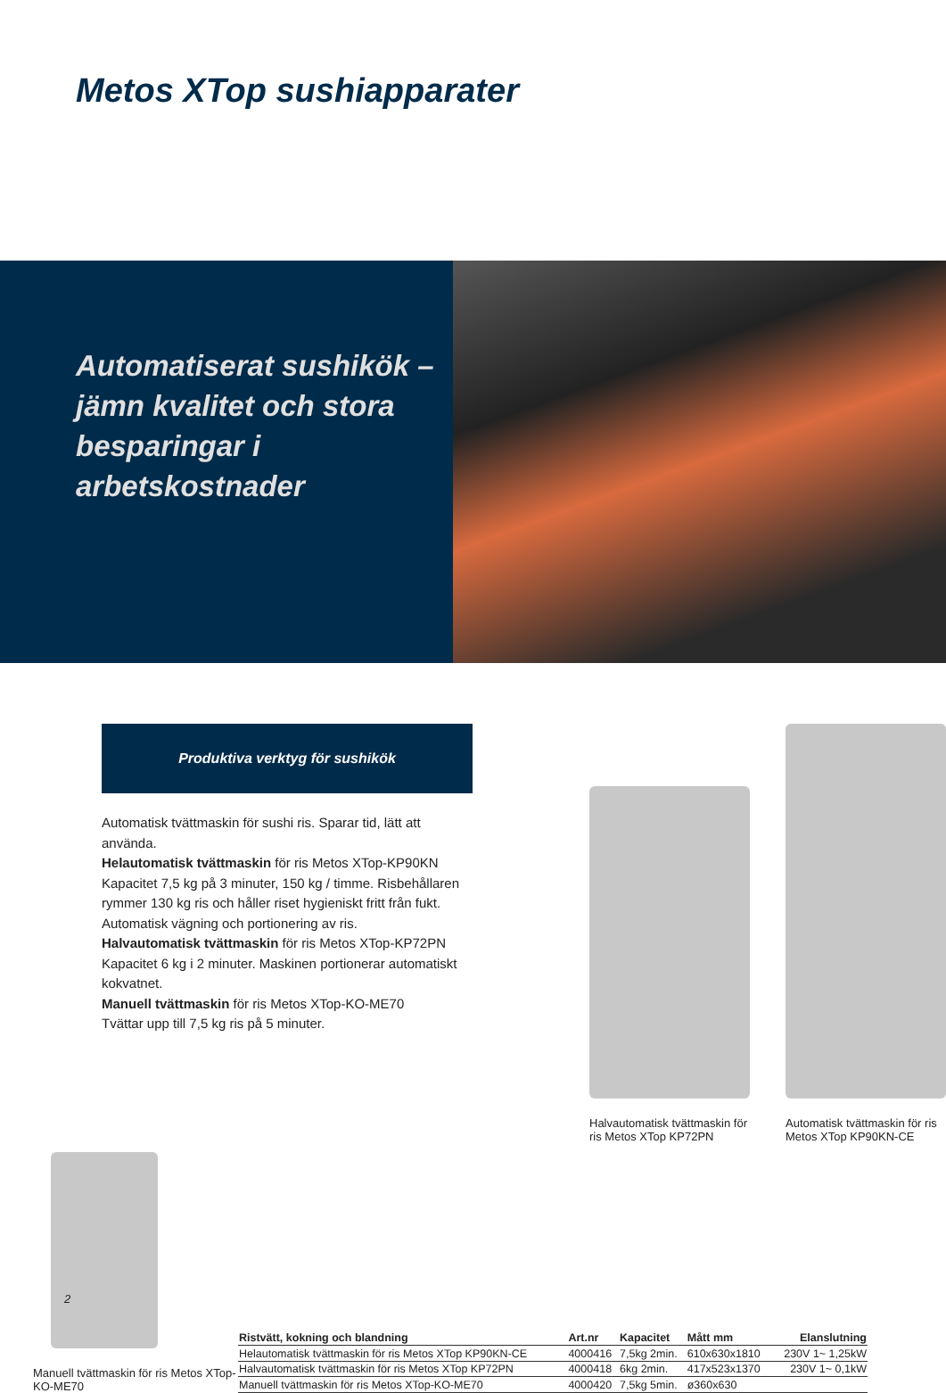Metos XTop sushiapparater
Automatiserat sushikök – jämn kvalitet och stora besparingar i arbetskostnader
Produktiva verktyg för sushikök
Automatisk tvättmaskin för sushi ris. Sparar tid, lätt att använda.
Helautomatisk tvättmaskin för ris Metos XTop-KP90KN
Kapacitet 7,5 kg på 3 minuter, 150 kg / timme. Risbehållaren rymmer 130 kg ris och håller riset hygieniskt fritt från fukt. Automatisk vägning och portionering av ris.
Halvautomatisk tvättmaskin för ris Metos XTop-KP72PN
Kapacitet 6 kg i 2 minuter. Maskinen portionerar automatiskt kokvatnet.
Manuell tvättmaskin för ris Metos XTop-KO-ME70
Tvättar upp till 7,5 kg ris på 5 minuter.
Halvautomatisk tvättmaskin för ris Metos XTop KP72PN
Automatisk tvättmaskin för ris Metos XTop KP90KN-CE
Manuell tvättmaskin för ris Metos XTop-KO-ME70
| Ristvätt, kokning och blandning | Art.nr | Kapacitet | Mått mm | Elanslutning |
| --- | --- | --- | --- | --- |
| Helautomatisk tvättmaskin för ris Metos XTop KP90KN-CE | 4000416 | 7,5kg 2min. | 610x630x1810 | 230V 1~ 1,25kW |
| Halvautomatisk tvättmaskin för ris Metos XTop KP72PN | 4000418 | 6kg 2min. | 417x523x1370 | 230V 1~ 0,1kW |
| Manuell tvättmaskin för ris Metos XTop-KO-ME70 | 4000420 | 7,5kg 5min. | ø360x630 | |
2